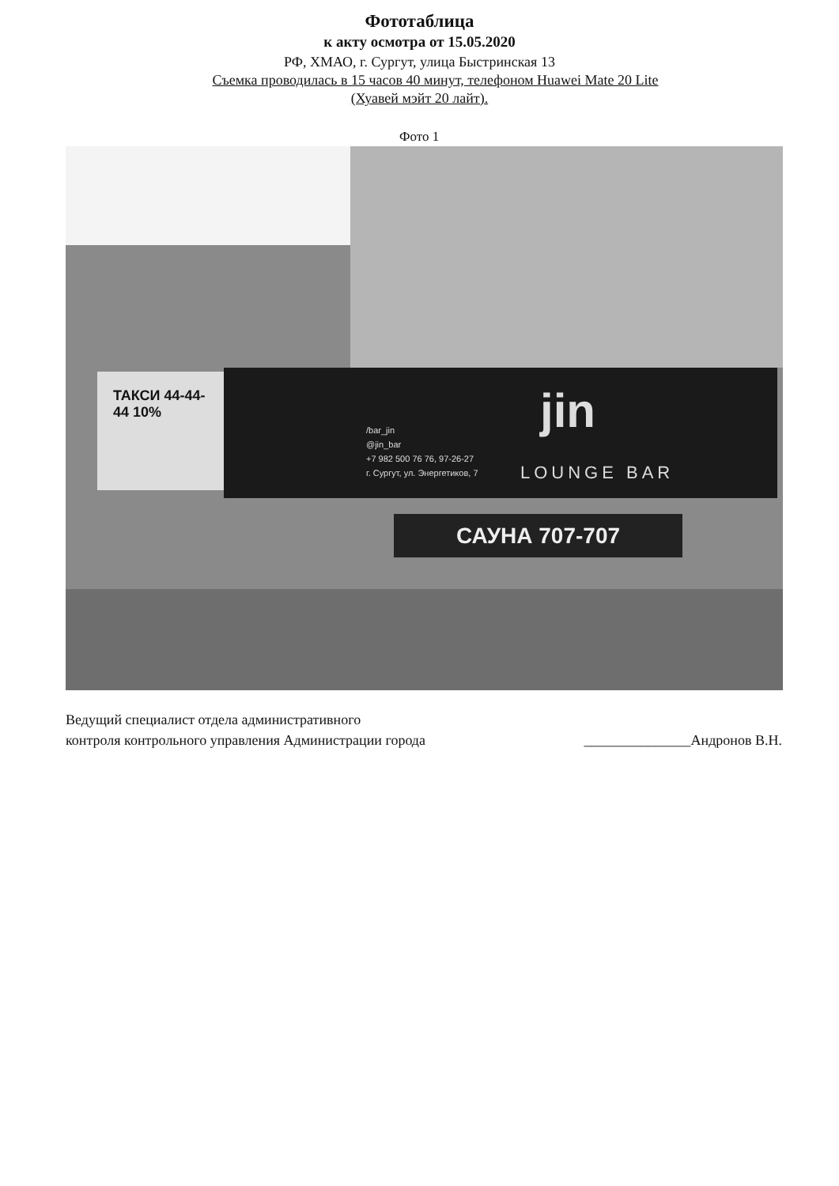Фототаблица
к акту осмотра от 15.05.2020
РФ, ХМАО, г. Сургут, улица Быстринская 13
Съемка проводилась в 15 часов 40 минут, телефоном Huawei Mate 20 Lite
(Хуавей мэйт 20 лайт).
Фото 1
ТАКСИ 44-44-44 10%
jin
LOUNGE BAR
/bar_jin
@jin_bar
+7 982 500 76 76, 97-26-27
г. Сургут, ул. Энергетиков, 7
САУНА 707-707
Ведущий специалист отдела административного
контроля контрольного управления Администрации города
_______________Андронов В.Н.